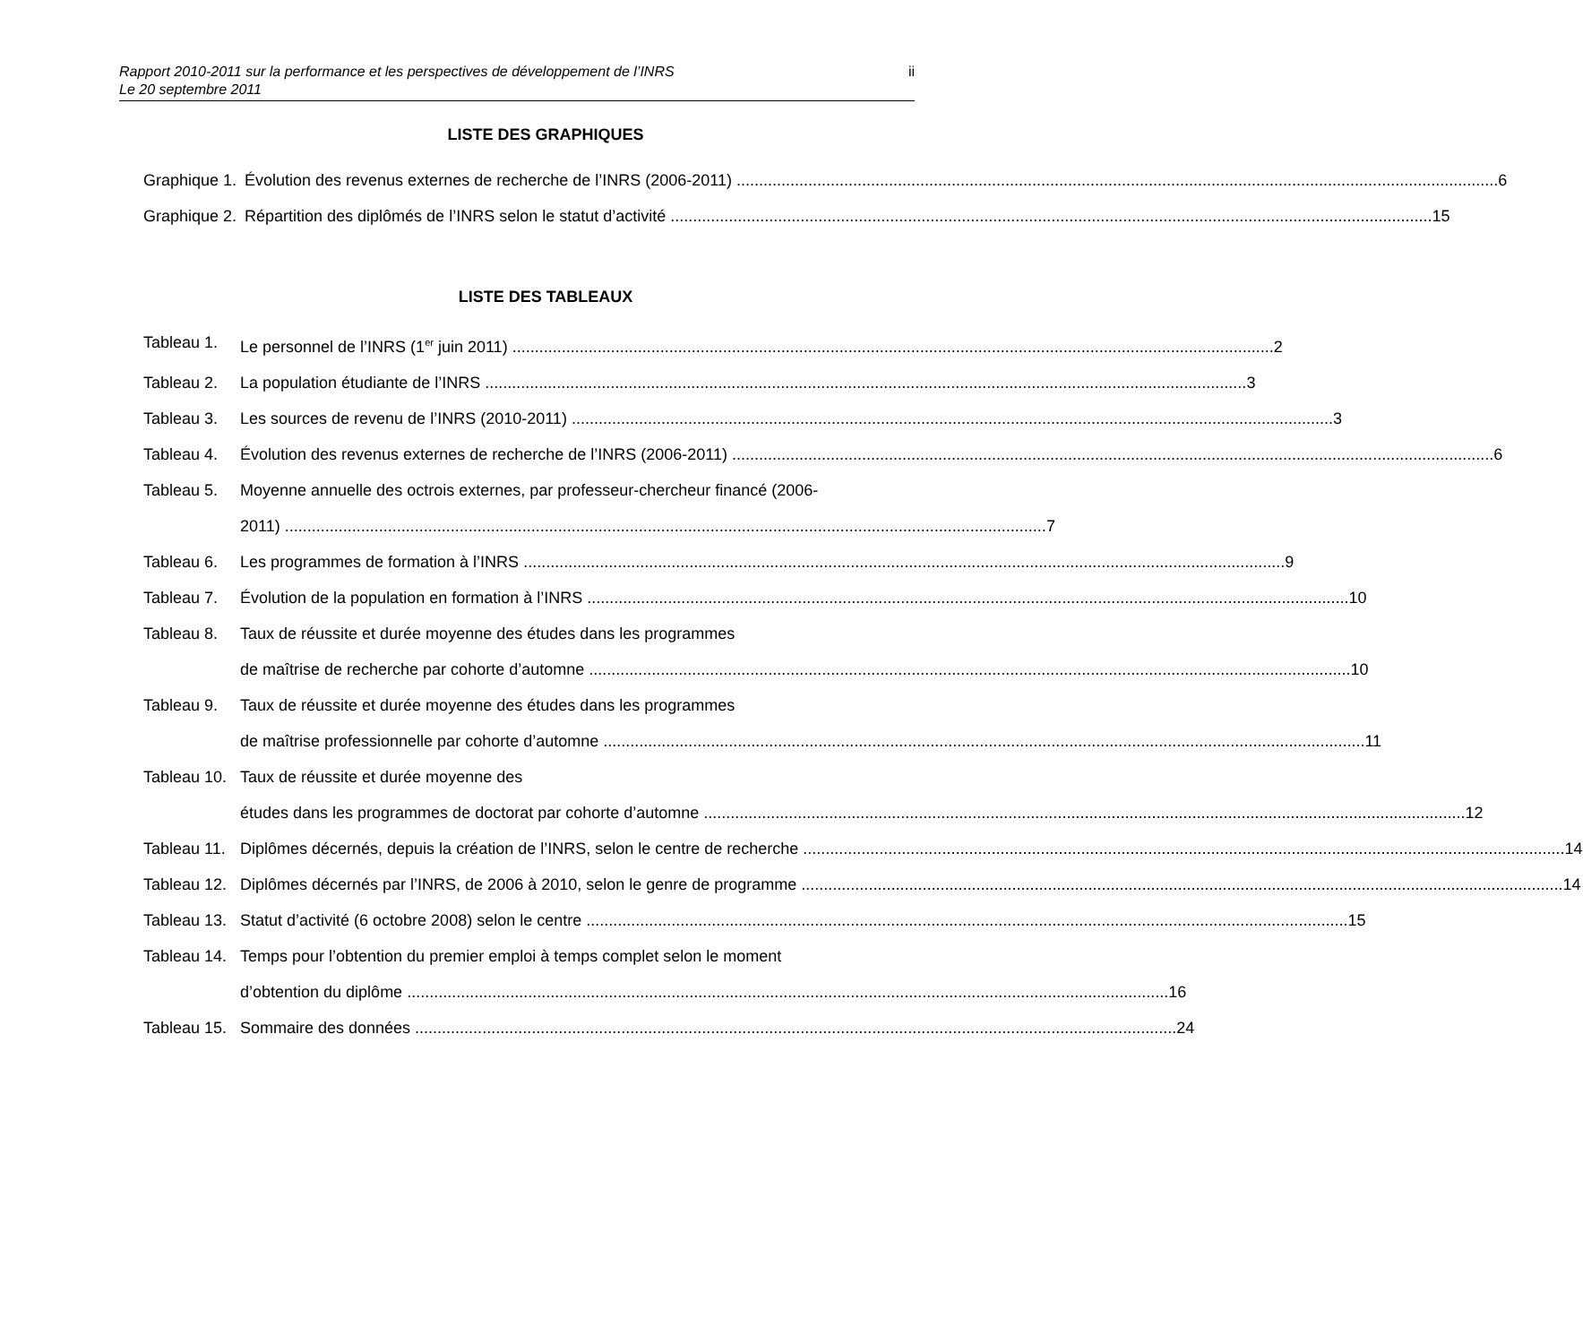Rapport 2010-2011 sur la performance et les perspectives de développement de l’INRS
Le 20 septembre 2011
ii
LISTE DES GRAPHIQUES
Graphique 1. Évolution des revenus externes de recherche de l’INRS (2006-2011) 6
Graphique 2. Répartition des diplômés de l’INRS selon le statut d’activité 15
LISTE DES TABLEAUX
Tableau 1. Le personnel de l’INRS (1<sup>er</sup> juin 2011) 2
Tableau 2. La population étudiante de l’INRS 3
Tableau 3. Les sources de revenu de l’INRS (2010-2011) 3
Tableau 4. Évolution des revenus externes de recherche de l’INRS (2006-2011) 6
Tableau 5. Moyenne annuelle des octrois externes, par professeur-chercheur financé (2006-
2011) 7
Tableau 6. Les programmes de formation à l’INRS 9
Tableau 7. Évolution de la population en formation à l’INRS 10
Tableau 8. Taux de réussite et durée moyenne des études dans les programmes
de maîtrise de recherche par cohorte d’automne 10
Tableau 9. Taux de réussite et durée moyenne des études dans les programmes
de maîtrise professionnelle par cohorte d’automne 11
Tableau 10. Taux de réussite et durée moyenne des
études dans les programmes de doctorat par cohorte d’automne 12
Tableau 11. Diplômes décernés, depuis la création de l’INRS, selon le centre de recherche 14
Tableau 12. Diplômes décernés par l’INRS, de 2006 à 2010, selon le genre de programme 14
Tableau 13. Statut d’activité (6 octobre 2008) selon le centre 15
Tableau 14. Temps pour l’obtention du premier emploi à temps complet selon le moment
d’obtention du diplôme 16
Tableau 15. Sommaire des données 24